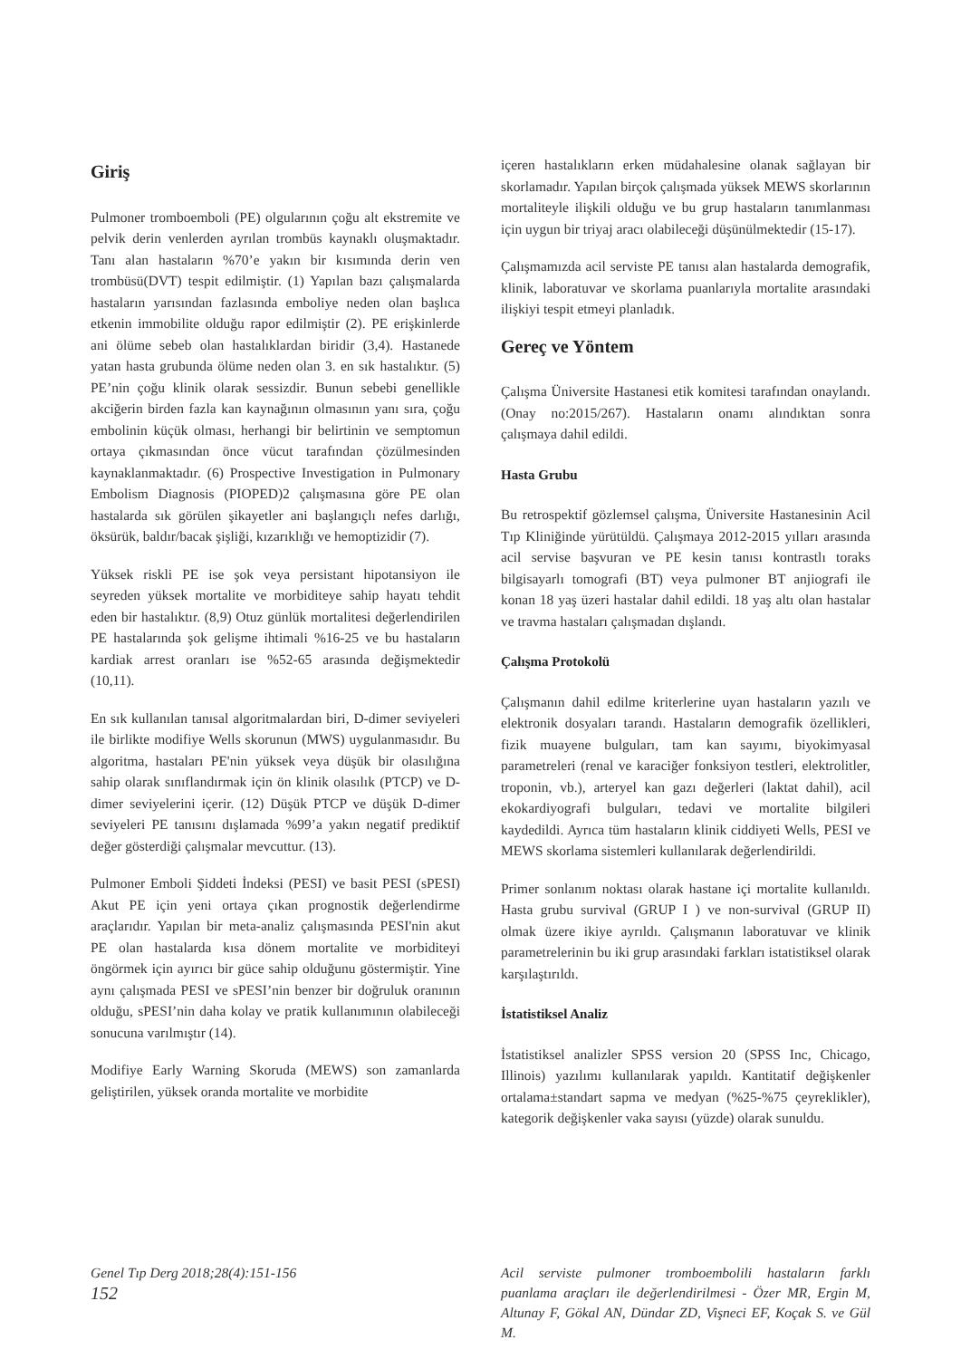Giriş
Pulmoner tromboemboli (PE) olgularının çoğu alt ekstremite ve pelvik derin venlerden ayrılan trombüs kaynaklı oluşmaktadır. Tanı alan hastaların %70’e yakın bir kısımında derin ven trombüsü(DVT) tespit edilmiştir. (1) Yapılan bazı çalışmalarda hastaların yarısından fazlasında emboliye neden olan başlıca etkenin immobilite olduğu rapor edilmiştir (2). PE erişkinlerde ani ölüme sebeb olan hastalıklardan biridir (3,4). Hastanede yatan hasta grubunda ölüme neden olan 3. en sık hastalıktır. (5) PE’nin çoğu klinik olarak sessizdir. Bunun sebebi genellikle akciğerin birden fazla kan kaynağının olmasının yanı sıra, çoğu embolinin küçük olması, herhangi bir belirtinin ve semptomun ortaya çıkmasından önce vücut tarafından çözülmesinden kaynaklanmaktadır. (6) Prospective Investigation in Pulmonary Embolism Diagnosis (PIOPED)2 çalışmasına göre PE olan hastalarda sık görülen şikayetler ani başlangıçlı nefes darlığı, öksürük, baldır/bacak şişliği, kızarıklığı ve hemoptizidir (7).
Yüksek riskli PE ise şok veya persistant hipotansiyon ile seyreden yüksek mortalite ve morbiditeye sahip hayatı tehdit eden bir hastalıktır. (8,9) Otuz günlük mortalitesi değerlendirilen PE hastalarında şok gelişme ihtimali %16-25 ve bu hastaların kardiak arrest oranları ise %52-65 arasında değişmektedir (10,11).
En sık kullanılan tanısal algoritmalardan biri, D-dimer seviyeleri ile birlikte modifiye Wells skorunun (MWS) uygulanmasıdır. Bu algoritma, hastaları PE'nin yüksek veya düşük bir olasılığına sahip olarak sınıflandırmak için ön klinik olasılık (PTCP) ve D-dimer seviyelerini içerir. (12) Düşük PTCP ve düşük D-dimer seviyeleri PE tanısını dışlamada %99’a yakın negatif prediktif değer gösterdiği çalışmalar mevcuttur. (13).
Pulmoner Emboli Şiddeti İndeksi (PESI) ve basit PESI (sPESI) Akut PE için yeni ortaya çıkan prognostik değerlendirme araçlarıdır. Yapılan bir meta-analiz çalışmasında PESI'nin akut PE olan hastalarda kısa dönem mortalite ve morbiditeyi öngörmek için ayırıcı bir güce sahip olduğunu göstermiştir. Yine aynı çalışmada PESI ve sPESI’nin benzer bir doğruluk oranının olduğu, sPESI’nin daha kolay ve pratik kullanımının olabileceği sonucuna varılmıştır (14).
Modifiye Early Warning Skoruda (MEWS) son zamanlarda geliştirilen, yüksek oranda mortalite ve morbidite
içeren hastalıkların erken müdahalesine olanak sağlayan bir skorlamadır. Yapılan birçok çalışmada yüksek MEWS skorlarının mortaliteyle ilişkili olduğu ve bu grup hastaların tanımlanması için uygun bir triyaj aracı olabileceği düşünülmektedir (15-17).
Çalışmamızda acil serviste PE tanısı alan hastalarda demografik, klinik, laboratuvar ve skorlama puanlarıyla mortalite arasındaki ilişkiyi tespit etmeyi planladık.
Gereç ve Yöntem
Çalışma Üniversite Hastanesi etik komitesi tarafından onaylandı.(Onay no:2015/267). Hastaların onamı alındıktan sonra çalışmaya dahil edildi.
Hasta Grubu
Bu retrospektif gözlemsel çalışma, Üniversite Hastanesinin Acil Tıp Kliniğinde yürütüldü. Çalışmaya 2012-2015 yılları arasında acil servise başvuran ve PE kesin tanısı kontrastlı toraks bilgisayarlı tomografi (BT) veya pulmoner BT anjiografi ile konan 18 yaş üzeri hastalar dahil edildi. 18 yaş altı olan hastalar ve travma hastaları çalışmadan dışlandı.
Çalışma Protokolü
Çalışmanın dahil edilme kriterlerine uyan hastaların yazılı ve elektronik dosyaları tarandı. Hastaların demografik özellikleri, fizik muayene bulguları, tam kan sayımı, biyokimyasal parametreleri (renal ve karaciğer fonksiyon testleri, elektrolitler, troponin, vb.), arteryel kan gazı değerleri (laktat dahil), acil ekokardiyografi bulguları, tedavi ve mortalite bilgileri kaydedildi. Ayrıca tüm hastaların klinik ciddiyeti Wells, PESI ve MEWS skorlama sistemleri kullanılarak değerlendirildi.
Primer sonlanım noktası olarak hastane içi mortalite kullanıldı. Hasta grubu survival (GRUP I ) ve non-survival (GRUP II) olmak üzere ikiye ayrıldı. Çalışmanın laboratuvar ve klinik parametrelerinin bu iki grup arasındaki farkları istatistiksel olarak karşılaştırıldı.
İstatistiksel Analiz
İstatistiksel analizler SPSS version 20 (SPSS Inc, Chicago, Illinois) yazılımı kullanılarak yapıldı. Kantitatif değişkenler ortalama±standart sapma ve medyan (%25-%75 çeyreklikler), kategorik değişkenler vaka sayısı (yüzde) olarak sunuldu.
Genel Tıp Derg 2018;28(4):151-156
152
Acil serviste pulmoner tromboembolili hastaların farklı puanlama araçları ile değerlendirilmesi - Özer MR, Ergin M, Altunay F, Gökal AN, Dündar ZD, Vişneci EF, Koçak S. ve Gül M.